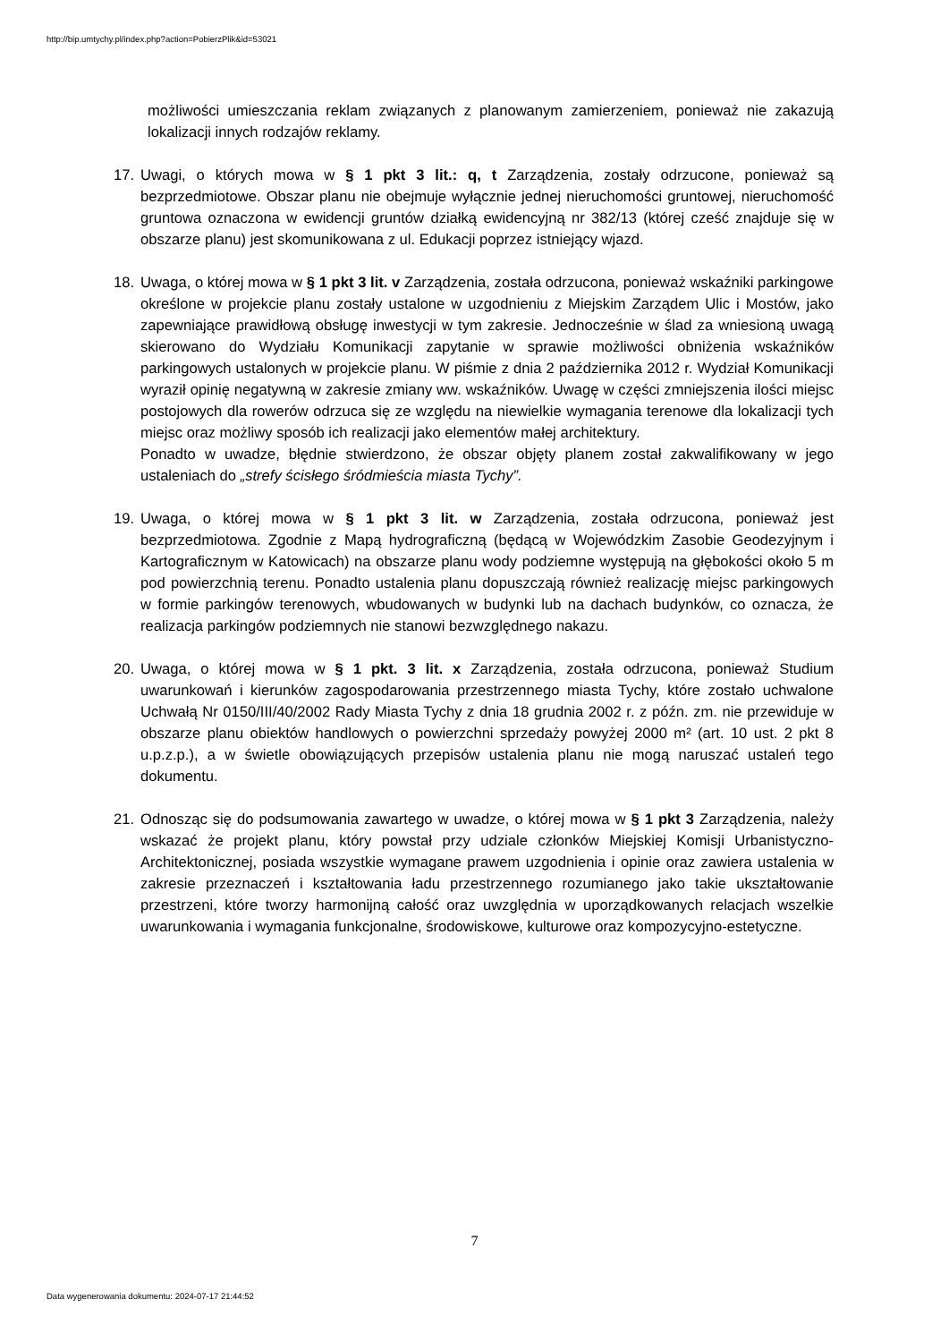http://bip.umtychy.pl/index.php?action=PobierzPlik&id=53021
możliwości umieszczania reklam związanych z planowanym zamierzeniem, ponieważ nie zakazują lokalizacji innych rodzajów reklamy.
17. Uwagi, o których mowa w § 1 pkt 3 lit.: q, t Zarządzenia, zostały odrzucone, ponieważ są bezprzedmiotowe. Obszar planu nie obejmuje wyłącznie jednej nieruchomości gruntowej, nieruchomość gruntowa oznaczona w ewidencji gruntów działką ewidencyjną nr 382/13 (której cześć znajduje się w obszarze planu) jest skomunikowana z ul. Edukacji poprzez istniejący wjazd.
18. Uwaga, o której mowa w § 1 pkt 3 lit. v Zarządzenia, została odrzucona, ponieważ wskaźniki parkingowe określone w projekcie planu zostały ustalone w uzgodnieniu z Miejskim Zarządem Ulic i Mostów, jako zapewniające prawidłową obsługę inwestycji w tym zakresie. Jednocześnie w ślad za wniesioną uwagą skierowano do Wydziału Komunikacji zapytanie w sprawie możliwości obniżenia wskaźników parkingowych ustalonych w projekcie planu. W piśmie z dnia 2 października 2012 r. Wydział Komunikacji wyraził opinię negatywną w zakresie zmiany ww. wskaźników. Uwagę w części zmniejszenia ilości miejsc postojowych dla rowerów odrzuca się ze względu na niewielkie wymagania terenowe dla lokalizacji tych miejsc oraz możliwy sposób ich realizacji jako elementów małej architektury.
Ponadto w uwadze, błędnie stwierdzono, że obszar objęty planem został zakwalifikowany w jego ustaleniach do „strefy ścisłego śródmieścia miasta Tychy”.
19. Uwaga, o której mowa w § 1 pkt 3 lit. w Zarządzenia, została odrzucona, ponieważ jest bezprzedmiotowa. Zgodnie z Mapą hydrograficzną (będącą w Wojewódzkim Zasobie Geodezyjnym i Kartograficznym w Katowicach) na obszarze planu wody podziemne występują na głębokości około 5 m pod powierzchnią terenu. Ponadto ustalenia planu dopuszczają również realizację miejsc parkingowych w formie parkingów terenowych, wbudowanych w budynki lub na dachach budynków, co oznacza, że realizacja parkingów podziemnych nie stanowi bezwzględnego nakazu.
20. Uwaga, o której mowa w § 1 pkt. 3 lit. x Zarządzenia, została odrzucona, ponieważ Studium uwarunkowań i kierunków zagospodarowania przestrzennego miasta Tychy, które zostało uchwalone Uchwałą Nr 0150/III/40/2002 Rady Miasta Tychy z dnia 18 grudnia 2002 r. z późn. zm. nie przewiduje w obszarze planu obiektów handlowych o powierzchni sprzedaży powyżej 2000 m² (art. 10 ust. 2 pkt 8 u.p.z.p.), a w świetle obowiązujących przepisów ustalenia planu nie mogą naruszać ustaleń tego dokumentu.
21. Odnosząc się do podsumowania zawartego w uwadze, o której mowa w § 1 pkt 3 Zarządzenia, należy wskazać że projekt planu, który powstał przy udziale członków Miejskiej Komisji Urbanistyczno-Architektonicznej, posiada wszystkie wymagane prawem uzgodnienia i opinie oraz zawiera ustalenia w zakresie przeznaczeń i kształtowania ładu przestrzennego rozumianego jako takie ukształtowanie przestrzeni, które tworzy harmonijną całość oraz uwzględnia w uporządkowanych relacjach wszelkie uwarunkowania i wymagania funkcjonalne, środowiskowe, kulturowe oraz kompozycyjno-estetyczne.
7
Data wygenerowania dokumentu: 2024-07-17 21:44:52